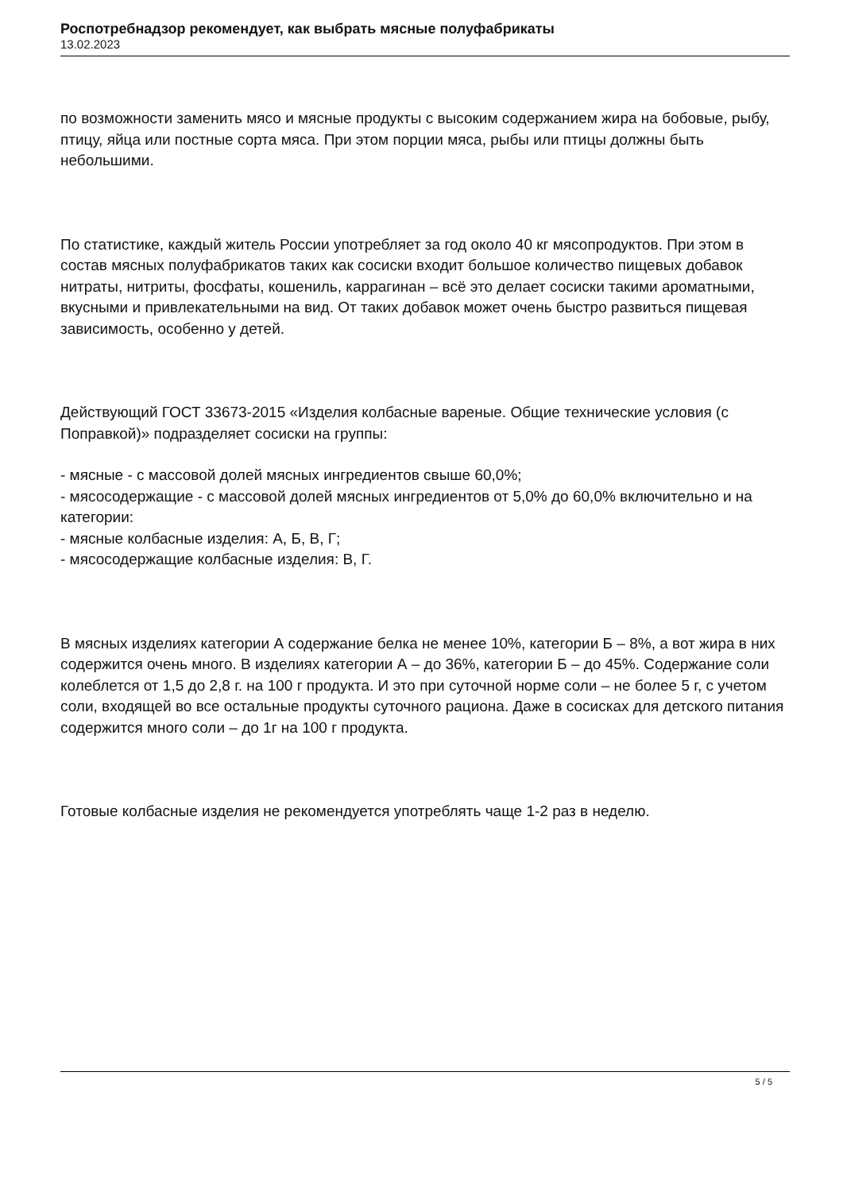Роспотребнадзор рекомендует, как выбрать мясные полуфабрикаты
13.02.2023
по возможности заменить мясо и мясные продукты с высоким содержанием жира на бобовые, рыбу, птицу, яйца или постные сорта мяса. При этом порции мяса, рыбы или птицы должны быть небольшими.
По статистике, каждый житель России употребляет за год около 40 кг мясопродуктов. При этом в состав мясных полуфабрикатов таких как сосиски входит большое количество пищевых добавок нитраты, нитриты, фосфаты, кошениль, каррагинан – всё это делает сосиски такими ароматными, вкусными и привлекательными на вид. От таких добавок может очень быстро развиться пищевая зависимость, особенно у детей.
Действующий ГОСТ 33673-2015 «Изделия колбасные вареные. Общие технические условия (с Поправкой)» подразделяет сосиски на группы:
- мясные - с массовой долей мясных ингредиентов свыше 60,0%;
- мясосодержащие - с массовой долей мясных ингредиентов от 5,0% до 60,0% включительно и на категории:
- мясные колбасные изделия: А, Б, В, Г;
- мясосодержащие колбасные изделия: В, Г.
В мясных изделиях категории А содержание белка не менее 10%, категории Б – 8%, а вот жира в них содержится очень много. В изделиях категории А – до 36%, категории Б – до 45%. Содержание соли колеблется от 1,5 до 2,8 г. на 100 г продукта. И это при суточной норме соли – не более 5 г, с учетом соли, входящей во все остальные продукты суточного рациона. Даже в сосисках для детского питания содержится много соли – до 1г на 100 г продукта.
Готовые колбасные изделия не рекомендуется употреблять чаще 1-2 раз в неделю.
5 / 5